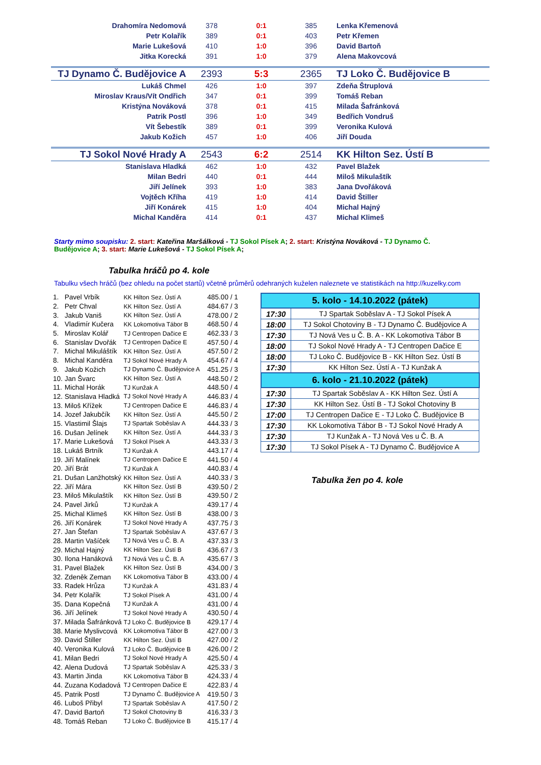| Drahomíra Nedomová | 378 | 0:1 | 385 | Lenka Křemenová |
| Petr Kolařík | 389 | 0:1 | 403 | Petr Křemen |
| Marie Lukešová | 410 | 1:0 | 396 | David Bartoň |
| Jitka Korecká | 391 | 1:0 | 379 | Alena Makovcová |
| TJ Dynamo Č. Budějovice A | 2393 | 5:3 | 2365 | TJ Loko Č. Budějovice B |
| Lukáš Chmel | 426 | 1:0 | 397 | Zdeňa Štruplová |
| Miroslav Kraus/Vít Ondřich | 347 | 0:1 | 399 | Tomáš Reban |
| Kristýna Nováková | 378 | 0:1 | 415 | Milada Šafránková |
| Patrik Postl | 396 | 1:0 | 349 | Bedřich Vondruš |
| Vít Šebestík | 389 | 0:1 | 399 | Veronika Kulová |
| Jakub Kožich | 457 | 1:0 | 406 | Jiří Douda |
| TJ Sokol Nové Hrady A | 2543 | 6:2 | 2514 | KK Hilton Sez. Ústí B |
| Stanislava Hladká | 462 | 1:0 | 432 | Pavel Blažek |
| Milan Bedri | 440 | 0:1 | 444 | Miloš Mikulaštík |
| Jiří Jelínek | 393 | 1:0 | 383 | Jana Dvořáková |
| Vojtěch Kříha | 419 | 1:0 | 414 | David Štiller |
| Jiří Konárek | 415 | 1:0 | 404 | Michal Hajný |
| Michal Kanděra | 414 | 0:1 | 437 | Michal Klimeš |
Starty mimo soupisku: 2. start: Kateřina Maršálková - TJ Sokol Písek A; 2. start: Kristýna Nováková - TJ Dynamo Č. Budějovice A; 3. start: Marie Lukešová - TJ Sokol Písek A;
Tabulka hráčů po 4. kole
Tabulku všech hráčů (bez ohledu na počet startů) včetně průměrů odehraných kuželen naleznete ve statistikách na http://kuzelky.com
| 1. | Pavel Vrbík | KK Hilton Sez. Ústí A | 485.00 / 1 |
| 2. | Petr Chval | KK Hilton Sez. Ústí A | 484.67 / 3 |
| 3. | Jakub Vaniš | KK Hilton Sez. Ústí A | 478.00 / 2 |
| 4. | Vladimír Kučera | KK Lokomotiva Tábor B | 468.50 / 4 |
| 5. | Miroslav Kolář | TJ Centropen Dačice E | 462.33 / 3 |
| 6. | Stanislav Dvořák | TJ Centropen Dačice E | 457.50 / 4 |
| 7. | Michal Mikuláštík | KK Hilton Sez. Ústí A | 457.50 / 2 |
| 8. | Michal Kanděra | TJ Sokol Nové Hrady A | 454.67 / 4 |
| 9. | Jakub Kožich | TJ Dynamo Č. Budějovice A | 451.25 / 3 |
| 10. | Jan Švarc | KK Hilton Sez. Ústí A | 448.50 / 2 |
| 11. | Michal Horák | TJ Kunžak A | 448.50 / 4 |
| 12. | Stanislava Hladká | TJ Sokol Nové Hrady A | 446.83 / 4 |
| 13. | Miloš Křížek | TJ Centropen Dačice E | 446.83 / 4 |
| 14. | Jozef Jakubčík | KK Hilton Sez. Ústí A | 445.50 / 2 |
| 15. | Vlastimil Šlajs | TJ Spartak Soběslav A | 444.33 / 3 |
| 16. | Dušan Jelínek | KK Hilton Sez. Ústí A | 444.33 / 3 |
| 17. | Marie Lukešová | TJ Sokol Písek A | 443.33 / 3 |
| 18. | Lukáš Brtník | TJ Kunžak A | 443.17 / 4 |
| 19. | Jiří Malínek | TJ Centropen Dačice E | 441.50 / 4 |
| 20. | Jiří Brát | TJ Kunžak A | 440.83 / 4 |
| 21. | Dušan Lanžhotský | KK Hilton Sez. Ústí A | 440.33 / 3 |
| 22. | Jiří Mára | KK Hilton Sez. Ústí B | 439.50 / 2 |
| 23. | Miloš Mikulaštík | KK Hilton Sez. Ústí B | 439.50 / 2 |
| 24. | Pavel Jirků | TJ Kunžak A | 439.17 / 4 |
| 25. | Michal Klimeš | KK Hilton Sez. Ústí B | 438.00 / 3 |
| 26. | Jiří Konárek | TJ Sokol Nové Hrady A | 437.75 / 3 |
| 27. | Jan Štefan | TJ Spartak Soběslav A | 437.67 / 3 |
| 28. | Martin Vašíček | TJ Nová Ves u Č. B. A | 437.33 / 3 |
| 29. | Michal Hajný | KK Hilton Sez. Ústí B | 436.67 / 3 |
| 30. | Ilona Hanáková | TJ Nová Ves u Č. B. A | 435.67 / 3 |
| 31. | Pavel Blažek | KK Hilton Sez. Ústí B | 434.00 / 3 |
| 32. | Zdeněk Zeman | KK Lokomotiva Tábor B | 433.00 / 4 |
| 33. | Radek Hrůza | TJ Kunžak A | 431.83 / 4 |
| 34. | Petr Kolařík | TJ Sokol Písek A | 431.00 / 4 |
| 35. | Dana Kopečná | TJ Kunžak A | 431.00 / 4 |
| 36. | Jiří Jelínek | TJ Sokol Nové Hrady A | 430.50 / 4 |
| 37. | Milada Šafránková | TJ Loko Č. Budějovice B | 429.17 / 4 |
| 38. | Marie Myslivcová | KK Lokomotiva Tábor B | 427.00 / 3 |
| 39. | David Štiller | KK Hilton Sez. Ústí B | 427.00 / 2 |
| 40. | Veronika Kulová | TJ Loko Č. Budějovice B | 426.00 / 2 |
| 41. | Milan Bedri | TJ Sokol Nové Hrady A | 425.50 / 4 |
| 42. | Alena Dudová | TJ Spartak Soběslav A | 425.33 / 3 |
| 43. | Martin Jinda | KK Lokomotiva Tábor B | 424.33 / 4 |
| 44. | Zuzana Kodadová | TJ Centropen Dačice E | 422.83 / 4 |
| 45. | Patrik Postl | TJ Dynamo Č. Budějovice A | 419.50 / 3 |
| 46. | Luboš Přibyl | TJ Spartak Soběslav A | 417.50 / 2 |
| 47. | David Bartoň | TJ Sokol Chotoviny B | 416.33 / 3 |
| 48. | Tomáš Reban | TJ Loko Č. Budějovice B | 415.17 / 4 |
| 5. kolo - 14.10.2022 (pátek) | |
| --- | --- |
| 17:30 | TJ Spartak Soběslav A - TJ Sokol Písek A |
| 18:00 | TJ Sokol Chotoviny B - TJ Dynamo Č. Budějovice A |
| 17:30 | TJ Nová Ves u Č. B. A - KK Lokomotiva Tábor B |
| 18:00 | TJ Sokol Nové Hrady A - TJ Centropen Dačice E |
| 18:00 | TJ Loko Č. Budějovice B - KK Hilton Sez. Ústí B |
| 17:30 | KK Hilton Sez. Ústí A - TJ Kunžak A |
| 6. kolo - 21.10.2022 (pátek) | |
| 17:30 | TJ Spartak Soběslav A - KK Hilton Sez. Ústí A |
| 17:30 | KK Hilton Sez. Ústí B - TJ Sokol Chotoviny B |
| 17:00 | TJ Centropen Dačice E - TJ Loko Č. Budějovice B |
| 17:30 | KK Lokomotiva Tábor B - TJ Sokol Nové Hrady A |
| 17:30 | TJ Kunžak A - TJ Nová Ves u Č. B. A |
| 17:30 | TJ Sokol Písek A - TJ Dynamo Č. Budějovice A |
Tabulka žen po 4. kole